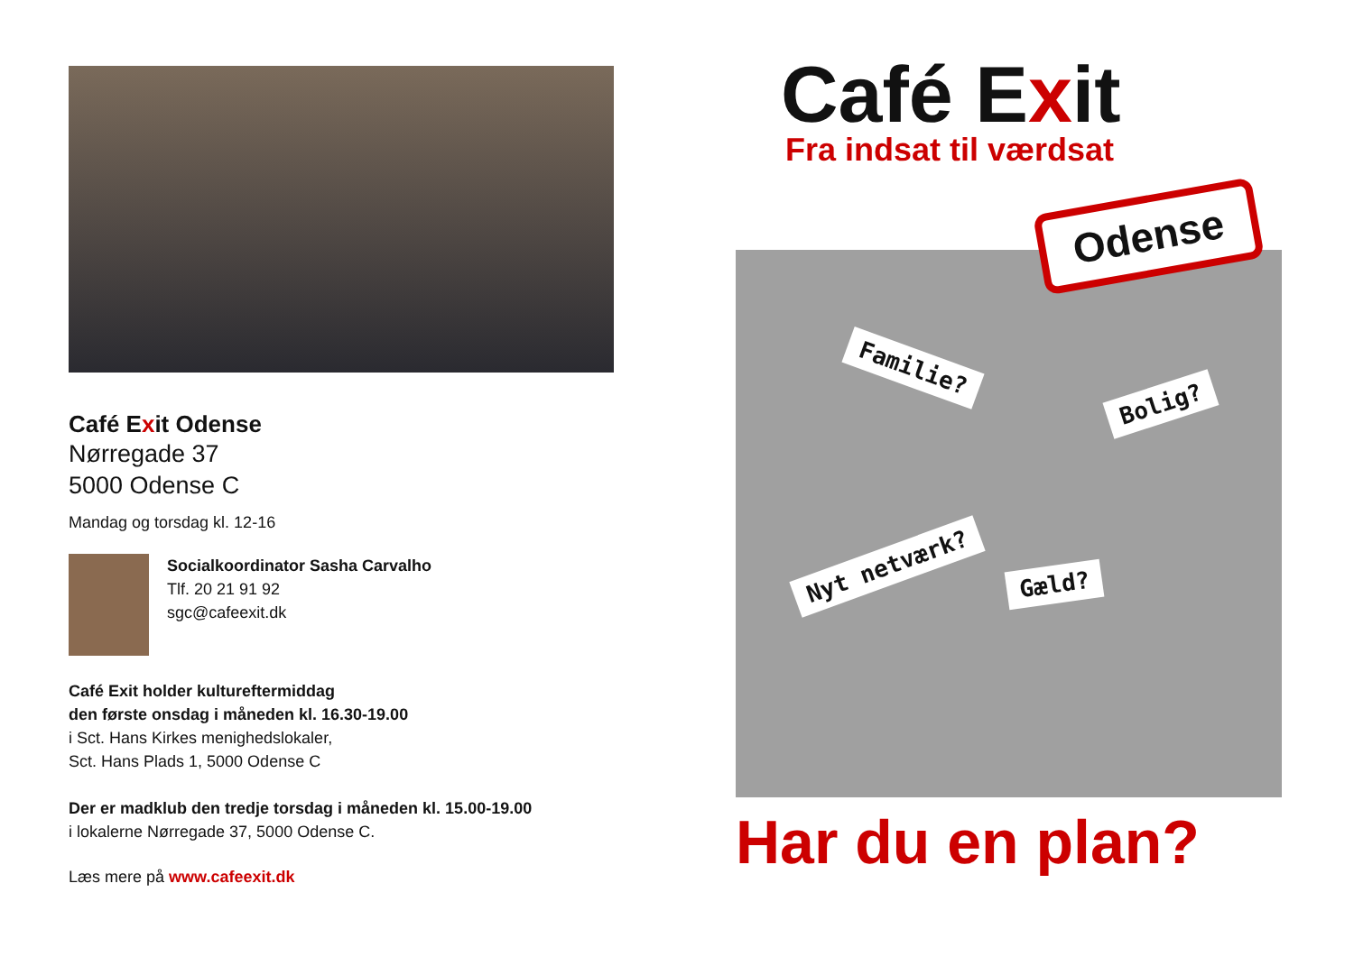Café Exit Odense
Nørregade 37
5000 Odense C
Mandag og torsdag kl. 12-16
Socialkoordinator Sasha Carvalho
Tlf. 20 21 91 92
sgc@cafeexit.dk
Café Exit holder kultureftermiddag
den første onsdag i måneden kl. 16.30-19.00
i Sct. Hans Kirkes menighedslokaler,
Sct. Hans Plads 1, 5000 Odense C
Der er madklub den tredje torsdag i måneden kl. 15.00-19.00
i lokalerne Nørregade 37, 5000 Odense C.
Læs mere på www.cafeexit.dk
Café Exit
Fra indsat til værdsat
Odense
Familie?
Bolig?
Nyt netværk?
Gæld?
Har du en plan?